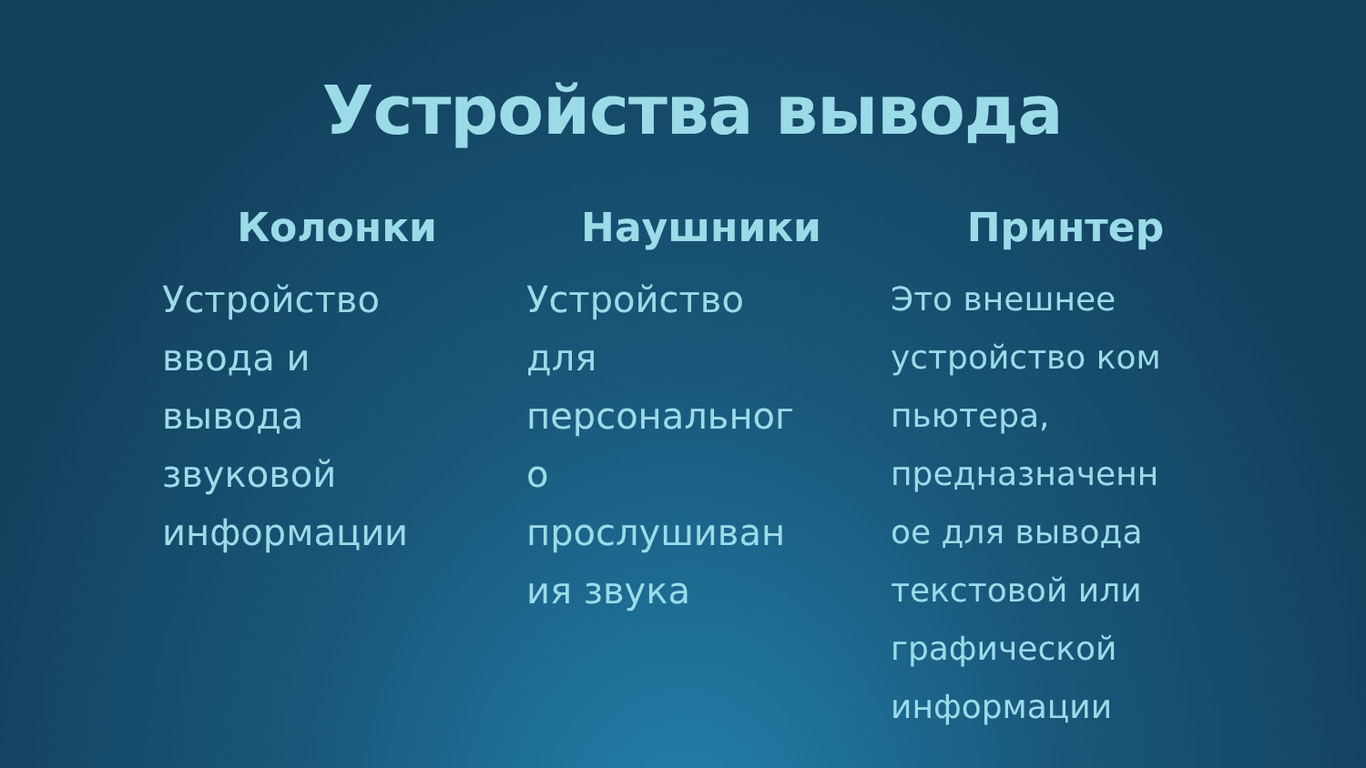Устройства вывода
Колонки
Устройство
ввода и
вывода
звуковой
информации
Наушники
Устройство
для
персональног
о
прослушиван
ия звука
Принтер
Это внешнее
устройство ком
пьютера,
предназначенн
ое для вывода
текстовой или
графической
информации